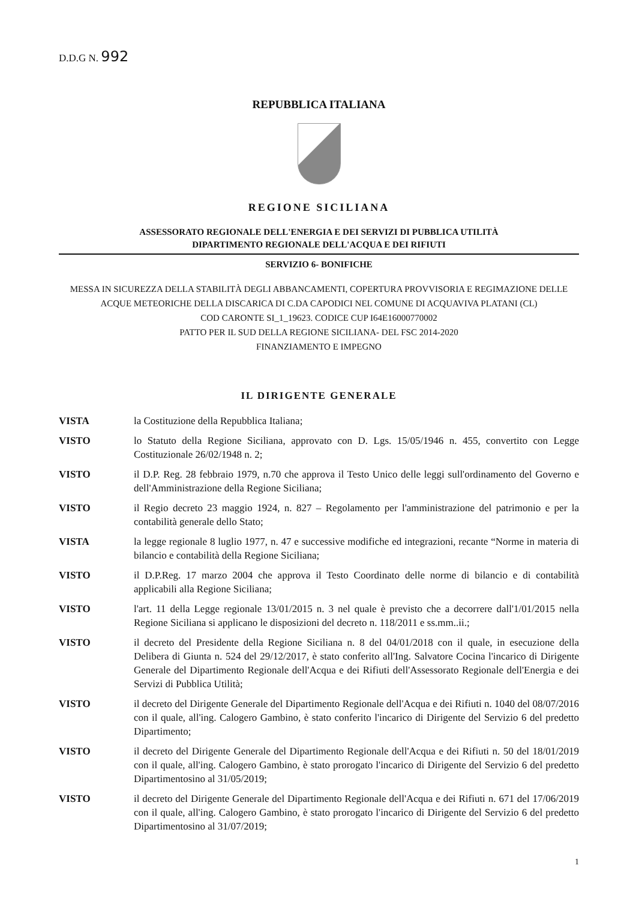D.D.G N. 992
REPUBBLICA ITALIANA
REGIONE SICILIANA
ASSESSORATO REGIONALE DELL'ENERGIA E DEI SERVIZI DI PUBBLICA UTILITÀ
DIPARTIMENTO REGIONALE DELL'ACQUA E DEI RIFIUTI
SERVIZIO 6- BONIFICHE
MESSA IN SICUREZZA DELLA STABILITÀ DEGLI ABBANCAMENTI, COPERTURA PROVVISORIA E REGIMAZIONE DELLE ACQUE METEORICHE DELLA DISCARICA DI C.DA CAPODICI NEL COMUNE DI ACQUAVIVA PLATANI (CL)
COD CARONTE SI_1_19623. CODICE CUP I64E16000770002
PATTO PER IL SUD DELLA REGIONE SICILIANA- DEL FSC 2014-2020
FINANZIAMENTO E IMPEGNO
IL DIRIGENTE GENERALE
VISTA la Costituzione della Repubblica Italiana;
VISTO lo Statuto della Regione Siciliana, approvato con D. Lgs. 15/05/1946 n. 455, convertito con Legge Costituzionale 26/02/1948 n. 2;
VISTO il D.P. Reg. 28 febbraio 1979, n.70 che approva il Testo Unico delle leggi sull'ordinamento del Governo e dell'Amministrazione della Regione Siciliana;
VISTO il Regio decreto 23 maggio 1924, n. 827 – Regolamento per l'amministrazione del patrimonio e per la contabilità generale dello Stato;
VISTA la legge regionale 8 luglio 1977, n. 47 e successive modifiche ed integrazioni, recante “Norme in materia di bilancio e contabilità della Regione Siciliana;
VISTO il D.P.Reg. 17 marzo 2004 che approva il Testo Coordinato delle norme di bilancio e di contabilità applicabili alla Regione Siciliana;
VISTO l'art. 11 della Legge regionale 13/01/2015 n. 3 nel quale è previsto che a decorrere dall'1/01/2015 nella Regione Siciliana si applicano le disposizioni del decreto n. 118/2011 e ss.mm..ii.;
VISTO il decreto del Presidente della Regione Siciliana n. 8 del 04/01/2018 con il quale, in esecuzione della Delibera di Giunta n. 524 del 29/12/2017, è stato conferito all'Ing. Salvatore Cocina l'incarico di Dirigente Generale del Dipartimento Regionale dell'Acqua e dei Rifiuti dell'Assessorato Regionale dell'Energia e dei Servizi di Pubblica Utilità;
VISTO il decreto del Dirigente Generale del Dipartimento Regionale dell'Acqua e dei Rifiuti n. 1040 del 08/07/2016 con il quale, all'ing. Calogero Gambino, è stato conferito l'incarico di Dirigente del Servizio 6 del predetto Dipartimento;
VISTO il decreto del Dirigente Generale del Dipartimento Regionale dell'Acqua e dei Rifiuti n. 50 del 18/01/2019 con il quale, all'ing. Calogero Gambino, è stato prorogato l'incarico di Dirigente del Servizio 6 del predetto Dipartimentosino al 31/05/2019;
VISTO il decreto del Dirigente Generale del Dipartimento Regionale dell'Acqua e dei Rifiuti n. 671 del 17/06/2019 con il quale, all'ing. Calogero Gambino, è stato prorogato l'incarico di Dirigente del Servizio 6 del predetto Dipartimentosino al 31/07/2019;
1